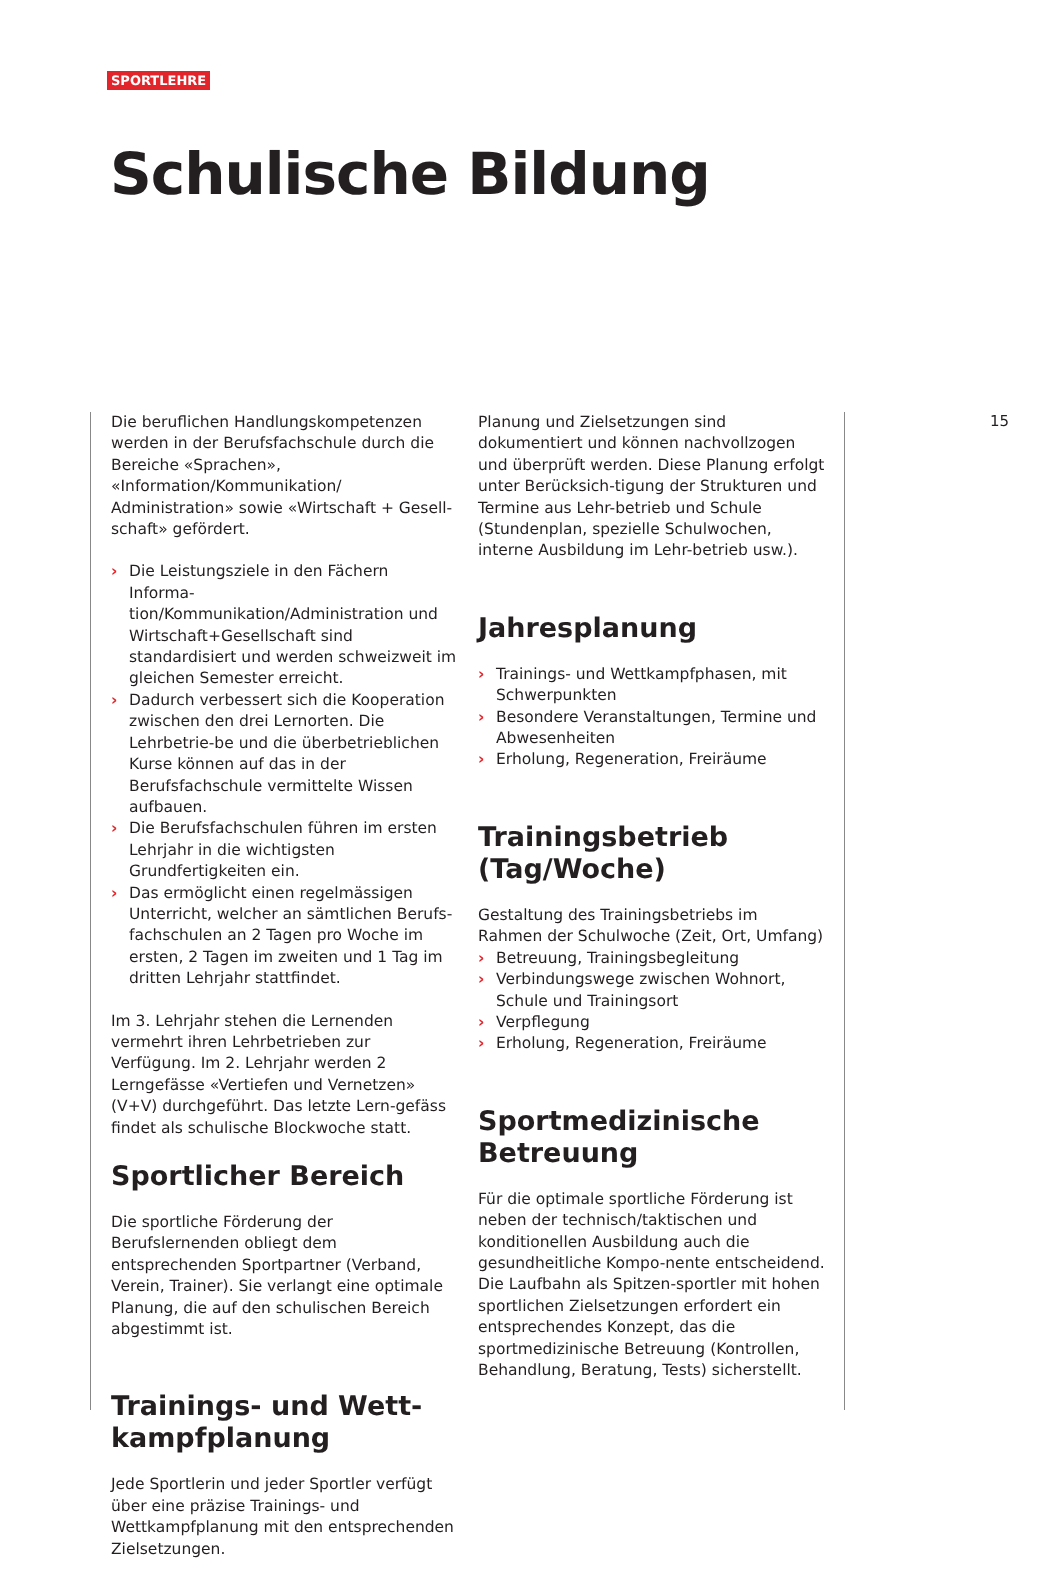SPORTLEHRE
Schulische Bildung
Die beruflichen Handlungskompetenzen werden in der Berufsfachschule durch die Bereiche «Sprachen», «Information/Kommunikation/ Administration» sowie «Wirtschaft + Gesell-schaft» gefördert.
› Die Leistungsziele in den Fächern Informa-tion/Kommunikation/Administration und Wirtschaft+Gesellschaft sind standardisiert und werden schweizweit im gleichen Semester erreicht.
› Dadurch verbessert sich die Kooperation zwischen den drei Lernorten. Die Lehrbetrie-be und die überbetrieblichen Kurse können auf das in der Berufsfachschule vermittelte Wissen aufbauen.
› Die Berufsfachschulen führen im ersten Lehrjahr in die wichtigsten Grundfertigkeiten ein.
› Das ermöglicht einen regelmässigen Unterricht, welcher an sämtlichen Berufs-fachschulen an 2 Tagen pro Woche im ersten, 2 Tagen im zweiten und 1 Tag im dritten Lehrjahr stattfindet.
Im 3. Lehrjahr stehen die Lernenden vermehrt ihren Lehrbetrieben zur Verfügung. Im 2. Lehrjahr werden 2 Lerngefässe «Vertiefen und Vernetzen» (V+V) durchgeführt. Das letzte Lern-gefäss findet als schulische Blockwoche statt.
Sportlicher Bereich
Die sportliche Förderung der Berufslernenden obliegt dem entsprechenden Sportpartner (Verband, Verein, Trainer). Sie verlangt eine optimale Planung, die auf den schulischen Bereich abgestimmt ist.
Trainings- und Wett-kampfplanung
Jede Sportlerin und jeder Sportler verfügt über eine präzise Trainings- und Wettkampfplanung mit den entsprechenden Zielsetzungen.
Planung und Zielsetzungen sind dokumentiert und können nachvollzogen und überprüft werden. Diese Planung erfolgt unter Berücksich-tigung der Strukturen und Termine aus Lehr-betrieb und Schule (Stundenplan, spezielle Schulwochen, interne Ausbildung im Lehr-betrieb usw.).
Jahresplanung
› Trainings- und Wettkampfphasen, mit Schwerpunkten
› Besondere Veranstaltungen, Termine und Abwesenheiten
› Erholung, Regeneration, Freiräume
Trainingsbetrieb (Tag/Woche)
Gestaltung des Trainingsbetriebs im Rahmen der Schulwoche (Zeit, Ort, Umfang)
› Betreuung, Trainingsbegleitung
› Verbindungswege zwischen Wohnort, Schule und Trainingsort
› Verpflegung
› Erholung, Regeneration, Freiräume
Sportmedizinische Betreuung
Für die optimale sportliche Förderung ist neben der technisch/taktischen und konditionellen Ausbildung auch die gesundheitliche Kompo-nente entscheidend. Die Laufbahn als Spitzen-sportler mit hohen sportlichen Zielsetzungen erfordert ein entsprechendes Konzept, das die sportmedizinische Betreuung (Kontrollen, Behandlung, Beratung, Tests) sicherstellt.
15